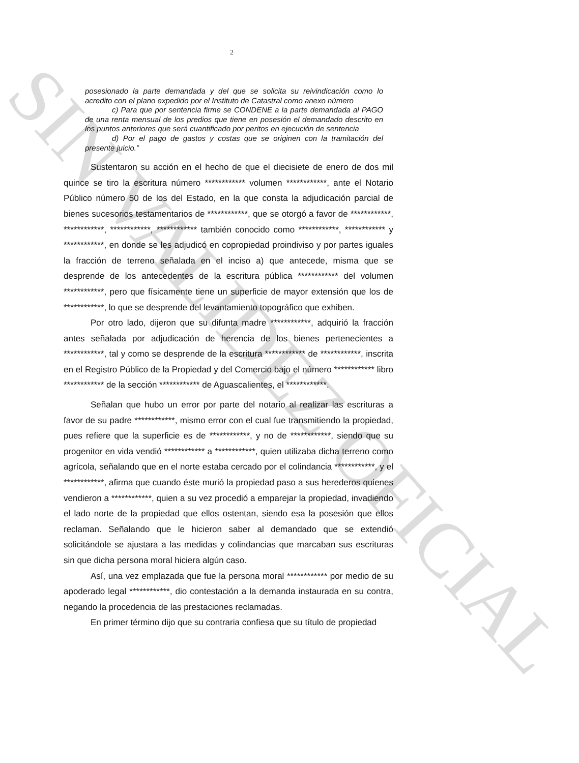SIN VALIDEZ OFICIAL
2
posesionado la parte demandada y del que se solicita su reivindicación como lo acredito con el plano expedido por el Instituto de Catastral como anexo número
c) Para que por sentencia firme se CONDENE a la parte demandada al PAGO de una renta mensual de los predios que tiene en posesión el demandado descrito en los puntos anteriores que será cuantificado por peritos en ejecución de sentencia
d) Por el pago de gastos y costas que se originen con la tramitación del presente juicio.”
Sustentaron su acción en el hecho de que el diecisiete de enero de dos mil quince se tiro la escritura número ************ volumen ************, ante el Notario Público número 50 de los del Estado, en la que consta la adjudicación parcial de bienes sucesorios testamentarios de ************, que se otorgó a favor de ************, ************, ************, ************ también conocido como ************, ************ y ************, en donde se les adjudicó en copropiedad proindiviso y por partes iguales la fracción de terreno señalada en el inciso a) que antecede, misma que se desprende de los antecedentes de la escritura pública ************ del volumen ************, pero que físicamente tiene un superficie de mayor extensión que los de ************, lo que se desprende del levantamiento topográfico que exhiben.
Por otro lado, dijeron que su difunta madre ************, adquirió la fracción antes señalada por adjudicación de herencia de los bienes pertenecientes a ************, tal y como se desprende de la escritura ************ de ************, inscrita en el Registro Público de la Propiedad y del Comercio bajo el número ************ libro ************ de la sección ************ de Aguascalientes, el ************.
Señalan que hubo un error por parte del notario al realizar las escrituras a favor de su padre ************, mismo error con el cual fue transmitiendo la propiedad, pues refiere que la superficie es de ************, y no de ************, siendo que su progenitor en vida vendió ************ a ************, quien utilizaba dicha terreno como agrícola, señalando que en el norte estaba cercado por el colindancia ************, y el ************, afirma que cuando éste murió la propiedad paso a sus herederos quienes vendieron a ************, quien a su vez procedió a emparejar la propiedad, invadiendo el lado norte de la propiedad que ellos ostentan, siendo esa la posesión que ellos reclaman. Señalando que le hicieron saber al demandado que se extendió solicitándole se ajustara a las medidas y colindancias que marcaban sus escrituras sin que dicha persona moral hiciera algún caso.
Así, una vez emplazada que fue la persona moral ************ por medio de su apoderado legal ************, dio contestación a la demanda instaurada en su contra, negando la procedencia de las prestaciones reclamadas.
En primer término dijo que su contraria confiesa que su título de propiedad